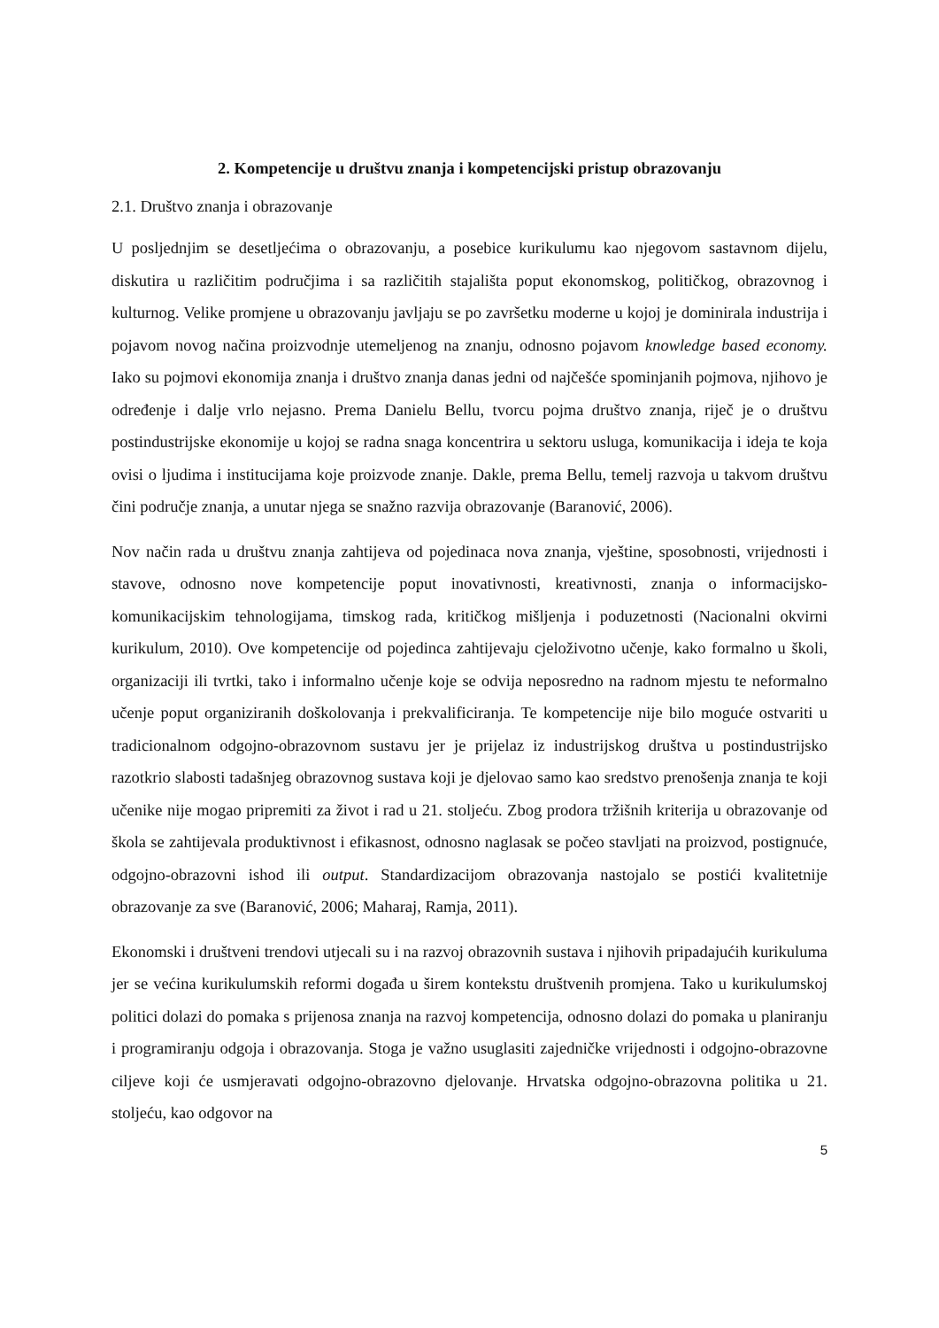2. Kompetencije u društvu znanja i kompetencijski pristup obrazovanju
2.1. Društvo znanja i obrazovanje
U posljednjim se desetljećima o obrazovanju, a posebice kurikulumu kao njegovom sastavnom dijelu, diskutira u različitim područjima i sa različitih stajališta poput ekonomskog, političkog, obrazovnog i kulturnog. Velike promjene u obrazovanju javljaju se po završetku moderne u kojoj je dominirala industrija i pojavom novog načina proizvodnje utemeljenog na znanju, odnosno pojavom knowledge based economy. Iako su pojmovi ekonomija znanja i društvo znanja danas jedni od najčešće spominjanih pojmova, njihovo je određenje i dalje vrlo nejasno. Prema Danielu Bellu, tvorcu pojma društvo znanja, riječ je o društvu postindustrijske ekonomije u kojoj se radna snaga koncentrira u sektoru usluga, komunikacija i ideja te koja ovisi o ljudima i institucijama koje proizvode znanje. Dakle, prema Bellu, temelj razvoja u takvom društvu čini područje znanja, a unutar njega se snažno razvija obrazovanje (Baranović, 2006).
Nov način rada u društvu znanja zahtijeva od pojedinaca nova znanja, vještine, sposobnosti, vrijednosti i stavove, odnosno nove kompetencije poput inovativnosti, kreativnosti, znanja o informacijsko-komunikacijskim tehnologijama, timskog rada, kritičkog mišljenja i poduzetnosti (Nacionalni okvirni kurikulum, 2010). Ove kompetencije od pojedinca zahtijevaju cjeloživotno učenje, kako formalno u školi, organizaciji ili tvrtki, tako i informalno učenje koje se odvija neposredno na radnom mjestu te neformalno učenje poput organiziranih doškolovanja i prekvalificiranja. Te kompetencije nije bilo moguće ostvariti u tradicionalnom odgojno-obrazovnom sustavu jer je prijelaz iz industrijskog društva u postindustrijsko razotkrio slabosti tadašnjeg obrazovnog sustava koji je djelovao samo kao sredstvo prenošenja znanja te koji učenike nije mogao pripremiti za život i rad u 21. stoljeću. Zbog prodora tržišnih kriterija u obrazovanje od škola se zahtijevala produktivnost i efikasnost, odnosno naglasak se počeo stavljati na proizvod, postignuće, odgojno-obrazovni ishod ili output. Standardizacijom obrazovanja nastojalo se postići kvalitetnije obrazovanje za sve (Baranović, 2006; Maharaj, Ramja, 2011).
Ekonomski i društveni trendovi utjecali su i na razvoj obrazovnih sustava i njihovih pripadajućih kurikuluma jer se većina kurikulumskih reformi događa u širem kontekstu društvenih promjena. Tako u kurikulumskoj politici dolazi do pomaka s prijenosa znanja na razvoj kompetencija, odnosno dolazi do pomaka u planiranju i programiranju odgoja i obrazovanja. Stoga je važno usuglasiti zajedničke vrijednosti i odgojno-obrazovne ciljeve koji će usmjeravati odgojno-obrazovno djelovanje. Hrvatska odgojno-obrazovna politika u 21. stoljeću, kao odgovor na
5